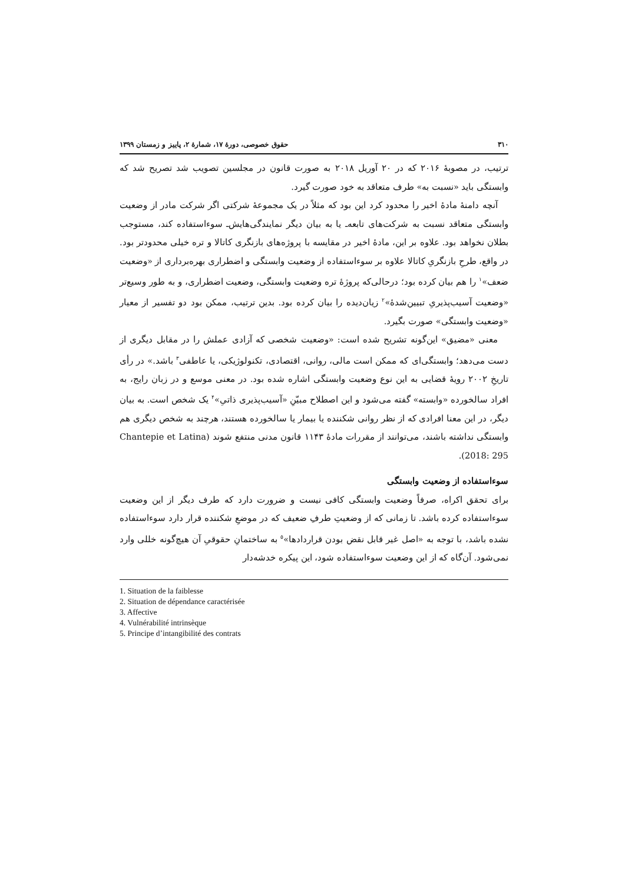۳۱۰ حقوق خصوصی، دورهٔ ۱۷، شمارهٔ ۲، پاییز و زمستان ۱۳۹۹
ترتیب، در مصوبهٔ ۲۰۱۶ که در ۲۰ آوریل ۲۰۱۸ به صورت قانون در مجلسین تصویب شد تصریح شد که وابستگی باید «نسبت به» طرف متعاقد به خود صورت گیرد.
آنچه دامنهٔ مادهٔ اخیر را محدود کرد این بود که مثلاً در یک مجموعهٔ شرکتی اگر شرکت مادر از وضعیت وابستگی متعاقد نسبت به شرکت‌های تابعه‌ـ یا به بیان دیگر نمایندگی‌هایش‌ـ سوءاستفاده کند، مستوجب بطلان نخواهد بود. علاوه بر این، مادهٔ اخیر در مقایسه با پروژه‌های بازنگری کاتالا و تره خیلی محدودتر بود. در واقع، طرحِ بازنگریِ کاتالا علاوه بر سوءاستفاده از وضعیت وابستگی و اضطراری بهره‌برداری از «وضعیت ضعف»<sup>۱</sup> را هم بیان کرده بود؛ درحالی‌که پروژهٔ تره وضعیت وابستگی، وضعیت اضطراری، و به طور وسیع‌تر «وضعیت آسیب‌پذیریِ تبیین‌شدهٔ»<sup>۲</sup> زیان‌دیده را بیان کرده بود. بدین ترتیب، ممکن بود دو تفسیر از معیار «وضعیت وابستگی» صورت بگیرد.
معنی «مضیق» این‌گونه تشریح شده است: «وضعیت شخصی که آزادی عملش را در مقابل دیگری از دست می‌دهد؛ وابستگی‌ای که ممکن است مالی، روانی، اقتصادی، تکنولوژیکی، یا عاطفی<sup>۳</sup> باشد.» در رأی تاریخِ ۲۰۰۲ رویهٔ قضایی به این نوع وضعیت وابستگی اشاره شده بود. در معنی موسع و در زبان رایج، به افراد سالخورده «وابسته» گفته می‌شود و این اصطلاح مبیّنِ «آسیب‌پذیری ذاتیِ»<sup>۴</sup> یک شخص است. به بیان دیگر، در این معنا افرادی که از نظر روانی شکننده یا بیمار یا سالخورده هستند، هرچند به شخص دیگری هم وابستگی نداشته باشند، می‌توانند از مقررات مادهٔ ۱۱۴۳ قانون مدنی منتفع شوند (Chantepie et Latina 2018: 295).
سوءاستفاده از وضعیت وابستگی
برای تحقق اکراه، صرفاً وضعیت وابستگی کافی نیست و ضرورت دارد که طرف دیگر از این وضعیت سوءاستفاده کرده باشد. تا زمانی که از وضعیتِ طرفِ ضعیف که در موضعِ شکننده قرار دارد سوءاستفاده نشده باشد، با توجه به «اصل غیر قابل نقض بودن قراردادها»<sup>۵</sup> به ساختمانِ حقوقیِ آن هیچ‌گونه خللی وارد نمی‌شود. آن‌گاه که از این وضعیت سوءاستفاده شود، این پیکره خدشه‌دار
1. Situation de la faiblesse
2. Situation de dépendance caractérisée
3. Affective
4. Vulnérabilité intrinsèque
5. Principe d’intangibilité des contrats